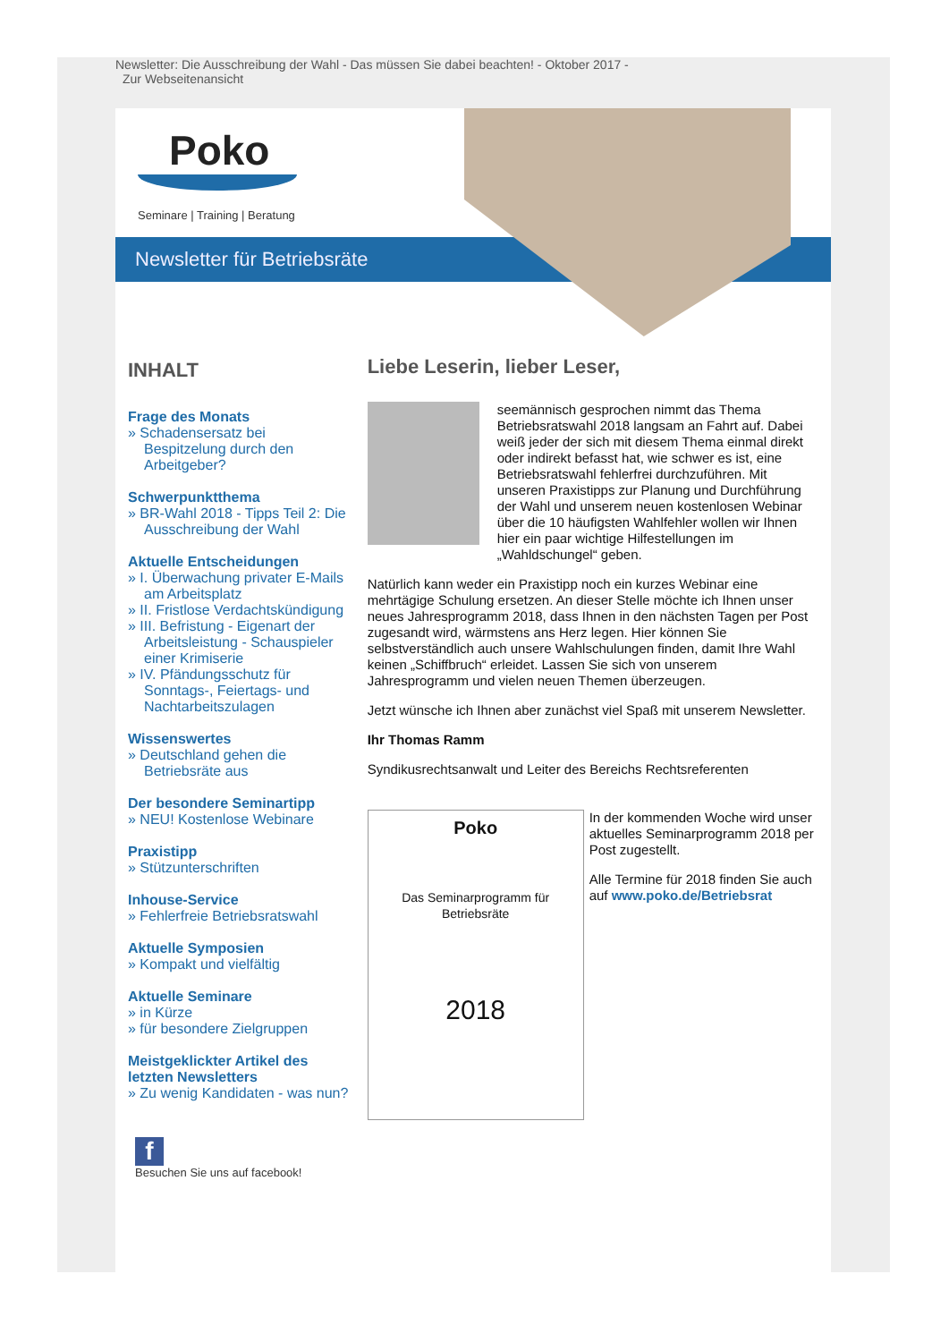Newsletter: Die Ausschreibung der Wahl - Das müssen Sie dabei beachten! - Oktober 2017 -
Zur Webseitenansicht
Poko
Seminare | Training | Beratung
Newsletter für Betriebsräte
INHALT
Frage des Monats
» Schadensersatz bei Bespitzelung durch den Arbeitgeber?
Schwerpunktthema
» BR-Wahl 2018 - Tipps Teil 2: Die Ausschreibung der Wahl
Aktuelle Entscheidungen
» I. Überwachung privater E-Mails am Arbeitsplatz
» II. Fristlose Verdachtskündigung
» III. Befristung - Eigenart der Arbeitsleistung - Schauspieler einer Krimiserie
» IV. Pfändungsschutz für Sonntags-, Feiertags- und Nachtarbeitszulagen
Wissenswertes
» Deutschland gehen die Betriebsräte aus
Der besondere Seminartipp
» NEU! Kostenlose Webinare
Praxistipp
» Stützunterschriften
Inhouse-Service
» Fehlerfreie Betriebsratswahl
Aktuelle Symposien
» Kompakt und vielfältig
Aktuelle Seminare
» in Kürze
» für besondere Zielgruppen
Meistgeklickter Artikel des letzten Newsletters
» Zu wenig Kandidaten - was nun?
f
Besuchen Sie uns auf facebook!
Liebe Leserin, lieber Leser,
seemännisch gesprochen nimmt das Thema Betriebsratswahl 2018 langsam an Fahrt auf. Dabei weiß jeder der sich mit diesem Thema einmal direkt oder indirekt befasst hat, wie schwer es ist, eine Betriebsratswahl fehlerfrei durchzuführen. Mit unseren Praxistipps zur Planung und Durchführung der Wahl und unserem neuen kostenlosen Webinar über die 10 häufigsten Wahlfehler wollen wir Ihnen hier ein paar wichtige Hilfestellungen im „Wahldschungel“ geben.
Natürlich kann weder ein Praxistipp noch ein kurzes Webinar eine mehrtägige Schulung ersetzen. An dieser Stelle möchte ich Ihnen unser neues Jahresprogramm 2018, dass Ihnen in den nächsten Tagen per Post zugesandt wird, wärmstens ans Herz legen. Hier können Sie selbstverständlich auch unsere Wahlschulungen finden, damit Ihre Wahl keinen „Schiffbruch“ erleidet. Lassen Sie sich von unserem Jahresprogramm und vielen neuen Themen überzeugen.
Jetzt wünsche ich Ihnen aber zunächst viel Spaß mit unserem Newsletter.
Ihr Thomas Ramm
Syndikusrechtsanwalt und Leiter des Bereichs Rechtsreferenten
Poko
Das Seminarprogramm für Betriebsräte
2018
In der kommenden Woche wird unser aktuelles Seminarprogramm 2018 per Post zugestellt.
Alle Termine für 2018 finden Sie auch auf www.poko.de/Betriebsrat